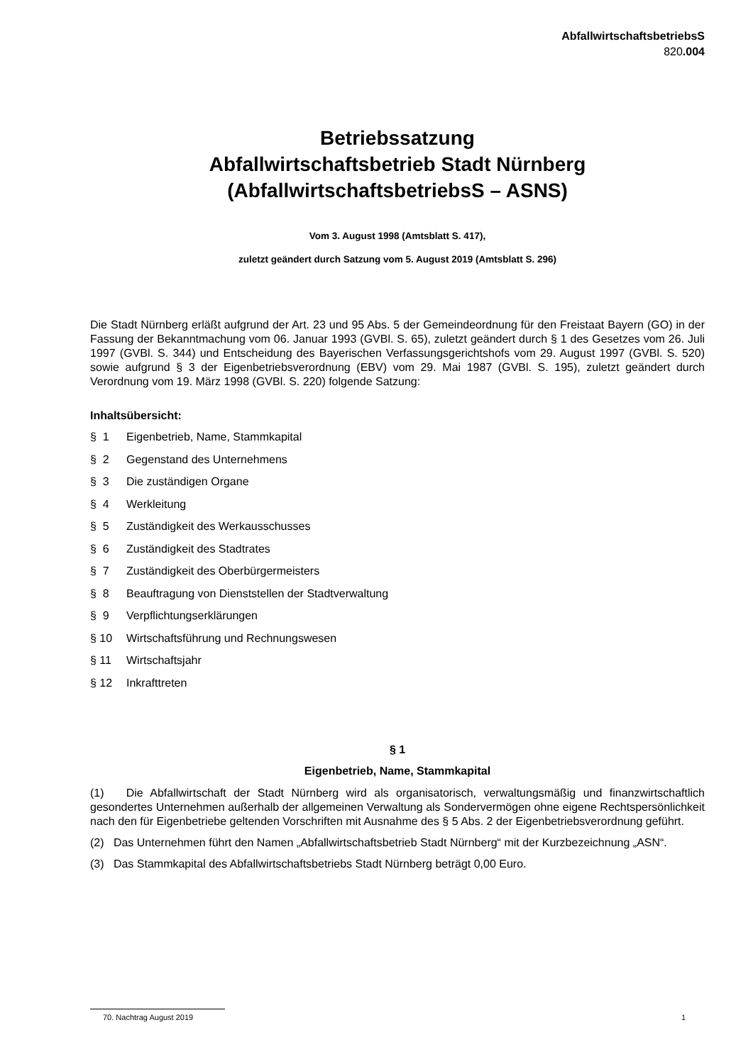AbfallwirtschaftsbetriebsS
820.004
Betriebssatzung
Abfallwirtschaftsbetrieb Stadt Nürnberg
(AbfallwirtschaftsbetriebsS – ASNS)
Vom 3. August 1998 (Amtsblatt S. 417),
zuletzt geändert durch Satzung vom 5. August 2019 (Amtsblatt S. 296)
Die Stadt Nürnberg erläßt aufgrund der Art. 23 und 95 Abs. 5 der Gemeindeordnung für den Freistaat Bayern (GO) in der Fassung der Bekanntmachung vom 06. Januar 1993 (GVBl. S. 65), zuletzt geändert durch § 1 des Gesetzes vom 26. Juli 1997 (GVBl. S. 344) und Entscheidung des Bayerischen Verfassungsgerichtshofs vom 29. August 1997 (GVBl. S. 520) sowie aufgrund § 3 der Eigenbetriebsverordnung (EBV) vom 29. Mai 1987 (GVBl. S. 195), zuletzt geändert durch Verordnung vom 19. März 1998 (GVBl. S. 220) folgende Satzung:
Inhaltsübersicht:
§ 1 Eigenbetrieb, Name, Stammkapital
§ 2 Gegenstand des Unternehmens
§ 3 Die zuständigen Organe
§ 4 Werkleitung
§ 5 Zuständigkeit des Werkausschusses
§ 6 Zuständigkeit des Stadtrates
§ 7 Zuständigkeit des Oberbürgermeisters
§ 8 Beauftragung von Dienststellen der Stadtverwaltung
§ 9 Verpflichtungserklärungen
§ 10 Wirtschaftsführung und Rechnungswesen
§ 11 Wirtschaftsjahr
§ 12 Inkrafttreten
§ 1
Eigenbetrieb, Name, Stammkapital
(1) Die Abfallwirtschaft der Stadt Nürnberg wird als organisatorisch, verwaltungsmäßig und finanzwirtschaftlich gesondertes Unternehmen außerhalb der allgemeinen Verwaltung als Sondervermögen ohne eigene Rechtspersönlichkeit nach den für Eigenbetriebe geltenden Vorschriften mit Ausnahme des § 5 Abs. 2 der Eigenbetriebsverordnung geführt.
(2) Das Unternehmen führt den Namen „Abfallwirtschaftsbetrieb Stadt Nürnberg“ mit der Kurzbezeichnung „ASN“.
(3) Das Stammkapital des Abfallwirtschaftsbetriebs Stadt Nürnberg beträgt 0,00 Euro.
70. Nachtrag August 2019 1